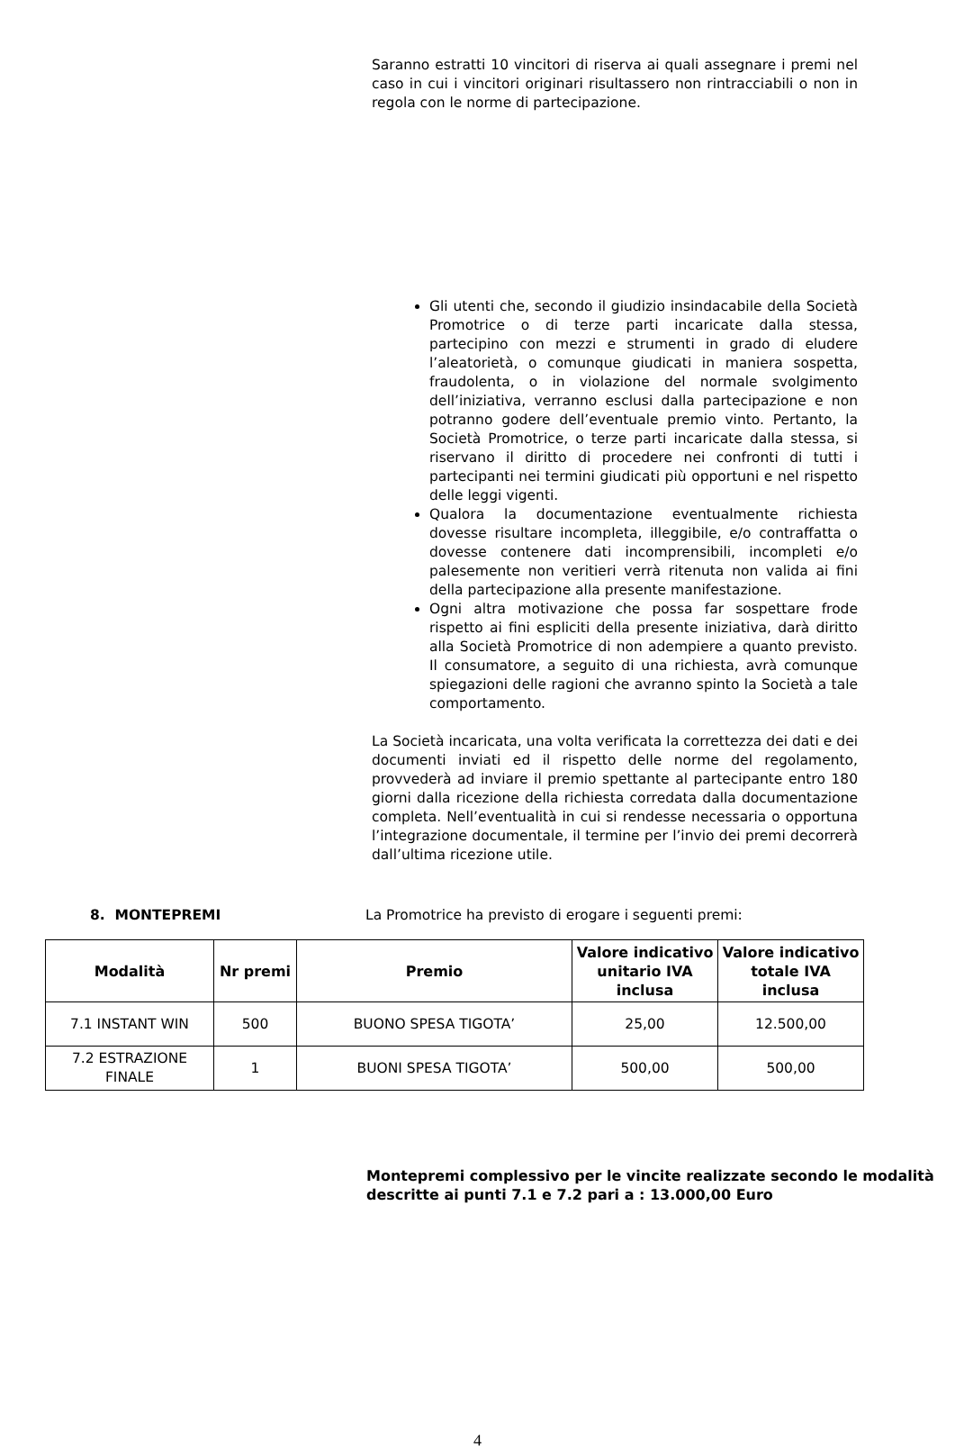Saranno estratti 10 vincitori di riserva ai quali assegnare i premi nel caso in cui i vincitori originari risultassero non rintracciabili o non in regola con le norme di partecipazione.
Gli utenti che, secondo il giudizio insindacabile della Società Promotrice o di terze parti incaricate dalla stessa, partecipino con mezzi e strumenti in grado di eludere l’aleatorietà, o comunque giudicati in maniera sospetta, fraudolenta, o in violazione del normale svolgimento dell’iniziativa, verranno esclusi dalla partecipazione e non potranno godere dell’eventuale premio vinto. Pertanto, la Società Promotrice, o terze parti incaricate dalla stessa, si riservano il diritto di procedere nei confronti di tutti i partecipanti nei termini giudicati più opportuni e nel rispetto delle leggi vigenti.
Qualora la documentazione eventualmente richiesta dovesse risultare incompleta, illeggibile, e/o contraffatta o dovesse contenere dati incomprensibili, incompleti e/o palesemente non veritieri verrà ritenuta non valida ai fini della partecipazione alla presente manifestazione.
Ogni altra motivazione che possa far sospettare frode rispetto ai fini espliciti della presente iniziativa, darà diritto alla Società Promotrice di non adempiere a quanto previsto. Il consumatore, a seguito di una richiesta, avrà comunque spiegazioni delle ragioni che avranno spinto la Società a tale comportamento.
La Società incaricata, una volta verificata la correttezza dei dati e dei documenti inviati ed il rispetto delle norme del regolamento, provvederà ad inviare il premio spettante al partecipante entro 180 giorni dalla ricezione della richiesta corredata dalla documentazione completa. Nell’eventualità in cui si rendesse necessaria o opportuna l’integrazione documentale, il termine per l’invio dei premi decorrerà dall’ultima ricezione utile.
8. MONTEPREMI La Promotrice ha previsto di erogare i seguenti premi:
| Modalità | Nr premi | Premio | Valore indicativo unitario IVA inclusa | Valore indicativo totale IVA inclusa |
| --- | --- | --- | --- | --- |
| 7.1 INSTANT WIN | 500 | BUONO SPESA TIGOTA’ | 25,00 | 12.500,00 |
| 7.2 ESTRAZIONE FINALE | 1 | BUONI SPESA TIGOTA’ | 500,00 | 500,00 |
Montepremi complessivo per le vincite realizzate secondo le modalità descritte ai punti 7.1 e 7.2 pari a : 13.000,00 Euro
4